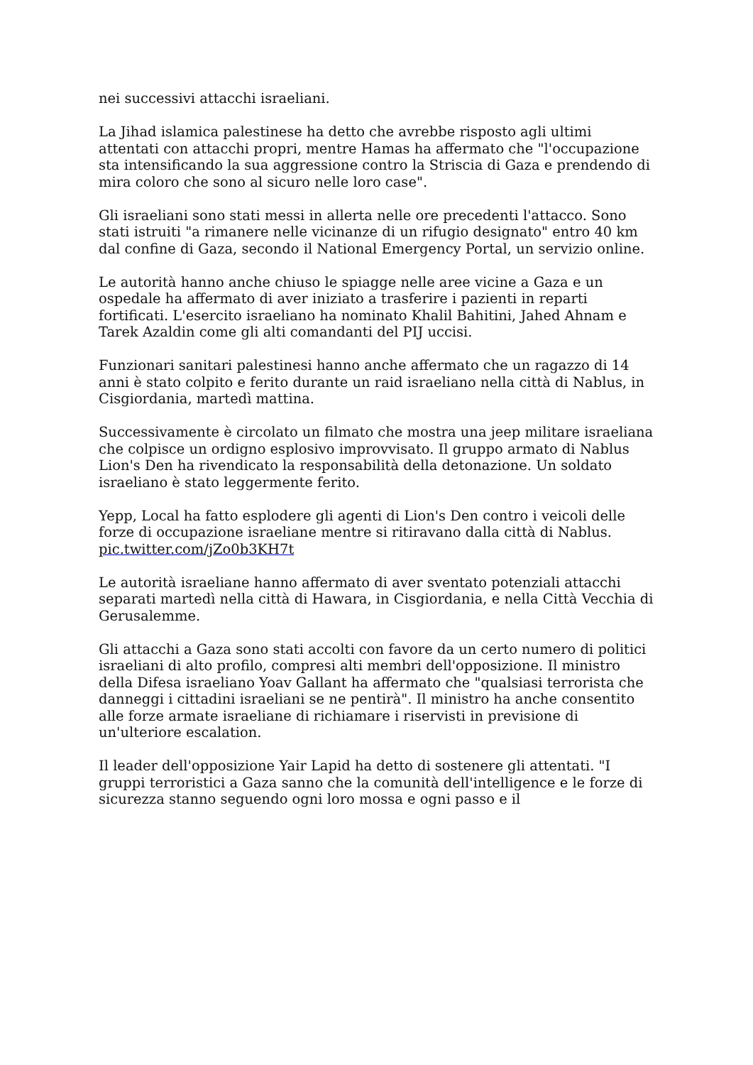nei successivi attacchi israeliani.
La Jihad islamica palestinese ha detto che avrebbe risposto agli ultimi attentati con attacchi propri, mentre Hamas ha affermato che "l'occupazione sta intensificando la sua aggressione contro la Striscia di Gaza e prendendo di mira coloro che sono al sicuro nelle loro case".
Gli israeliani sono stati messi in allerta nelle ore precedenti l'attacco. Sono stati istruiti "a rimanere nelle vicinanze di un rifugio designato" entro 40 km dal confine di Gaza, secondo il National Emergency Portal, un servizio online.
Le autorità hanno anche chiuso le spiagge nelle aree vicine a Gaza e un ospedale ha affermato di aver iniziato a trasferire i pazienti in reparti fortificati. L'esercito israeliano ha nominato Khalil Bahitini, Jahed Ahnam e Tarek Azaldin come gli alti comandanti del PIJ uccisi.
Funzionari sanitari palestinesi hanno anche affermato che un ragazzo di 14 anni è stato colpito e ferito durante un raid israeliano nella città di Nablus, in Cisgiordania, martedì mattina.
Successivamente è circolato un filmato che mostra una jeep militare israeliana che colpisce un ordigno esplosivo improvvisato. Il gruppo armato di Nablus Lion's Den ha rivendicato la responsabilità della detonazione. Un soldato israeliano è stato leggermente ferito.
Yepp, Local ha fatto esplodere gli agenti di Lion's Den contro i veicoli delle forze di occupazione israeliane mentre si ritiravano dalla città di Nablus. pic.twitter.com/jZo0b3KH7t
Le autorità israeliane hanno affermato di aver sventato potenziali attacchi separati martedì nella città di Hawara, in Cisgiordania, e nella Città Vecchia di Gerusalemme.
Gli attacchi a Gaza sono stati accolti con favore da un certo numero di politici israeliani di alto profilo, compresi alti membri dell'opposizione. Il ministro della Difesa israeliano Yoav Gallant ha affermato che "qualsiasi terrorista che danneggi i cittadini israeliani se ne pentirà". Il ministro ha anche consentito alle forze armate israeliane di richiamare i riservisti in previsione di un'ulteriore escalation.
Il leader dell'opposizione Yair Lapid ha detto di sostenere gli attentati. "I gruppi terroristici a Gaza sanno che la comunità dell'intelligence e le forze di sicurezza stanno seguendo ogni loro mossa e ogni passo e il